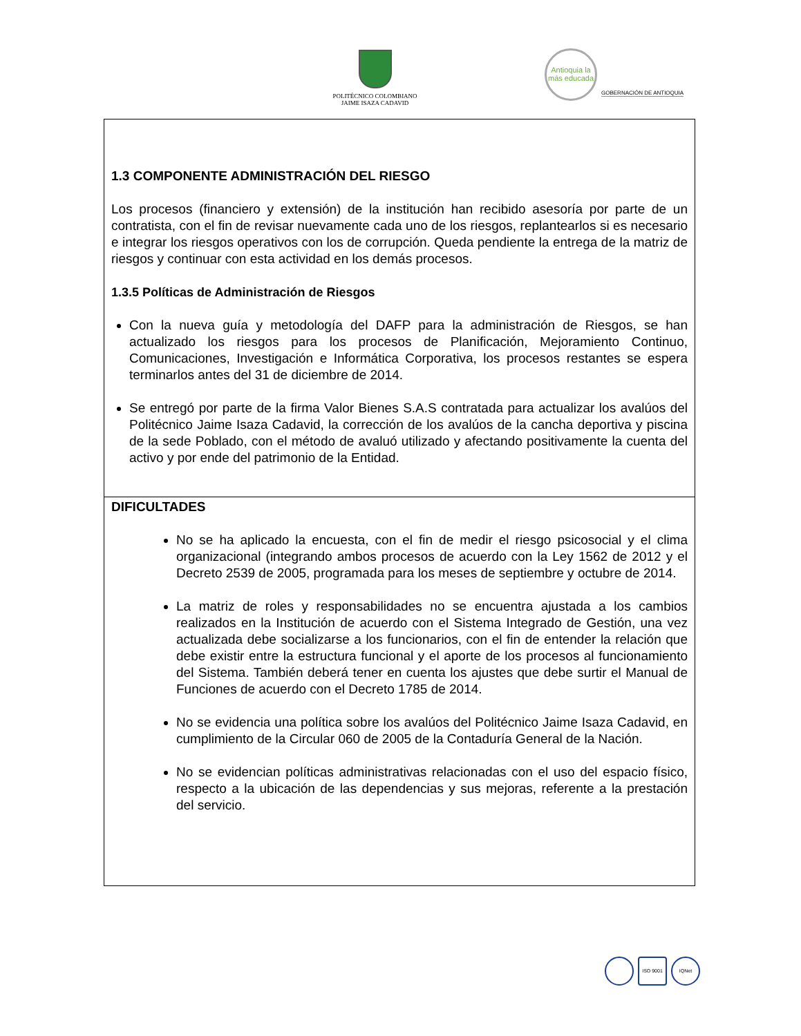POLITÉCNICO COLOMBIANO
JAIME ISAZA CADAVID
Antioquia la más educada
GOBERNACIÓN DE ANTIOQUIA
1.3 COMPONENTE ADMINISTRACIÓN DEL RIESGO
Los procesos (financiero y extensión) de la institución han recibido asesoría por parte de un contratista, con el fin de revisar nuevamente cada uno de los riesgos, replantearlos si es necesario e integrar los riesgos operativos con los de corrupción. Queda pendiente la entrega de la matriz de riesgos y continuar con esta actividad en los demás procesos.
1.3.5 Políticas de Administración de Riesgos
Con la nueva guía y metodología del DAFP para la administración de Riesgos, se han actualizado los riesgos para los procesos de Planificación, Mejoramiento Continuo, Comunicaciones, Investigación e Informática Corporativa, los procesos restantes se espera terminarlos antes del 31 de diciembre de 2014.
Se entregó por parte de la firma Valor Bienes S.A.S contratada para actualizar los avalúos del Politécnico Jaime Isaza Cadavid, la corrección de los avalúos de la cancha deportiva y piscina de la sede Poblado, con el método de avaluó utilizado y afectando positivamente la cuenta del activo y por ende del patrimonio de la Entidad.
DIFICULTADES
No se ha aplicado la encuesta, con el fin de medir el riesgo psicosocial y el clima organizacional (integrando ambos procesos de acuerdo con la Ley 1562 de 2012 y el Decreto 2539 de 2005, programada para los meses de septiembre y octubre de 2014.
La matriz de roles y responsabilidades no se encuentra ajustada a los cambios realizados en la Institución de acuerdo con el Sistema Integrado de Gestión, una vez actualizada debe socializarse a los funcionarios, con el fin de entender la relación que debe existir entre la estructura funcional y el aporte de los procesos al funcionamiento del Sistema. También deberá tener en cuenta los ajustes que debe surtir el Manual de Funciones de acuerdo con el Decreto 1785 de 2014.
No se evidencia una política sobre los avalúos del Politécnico Jaime Isaza Cadavid, en cumplimiento de la Circular 060 de 2005 de la Contaduría General de la Nación.
No se evidencian políticas administrativas relacionadas con el uso del espacio físico, respecto a la ubicación de las dependencias y sus mejoras, referente a la prestación del servicio.
ISO 9001 IQNet